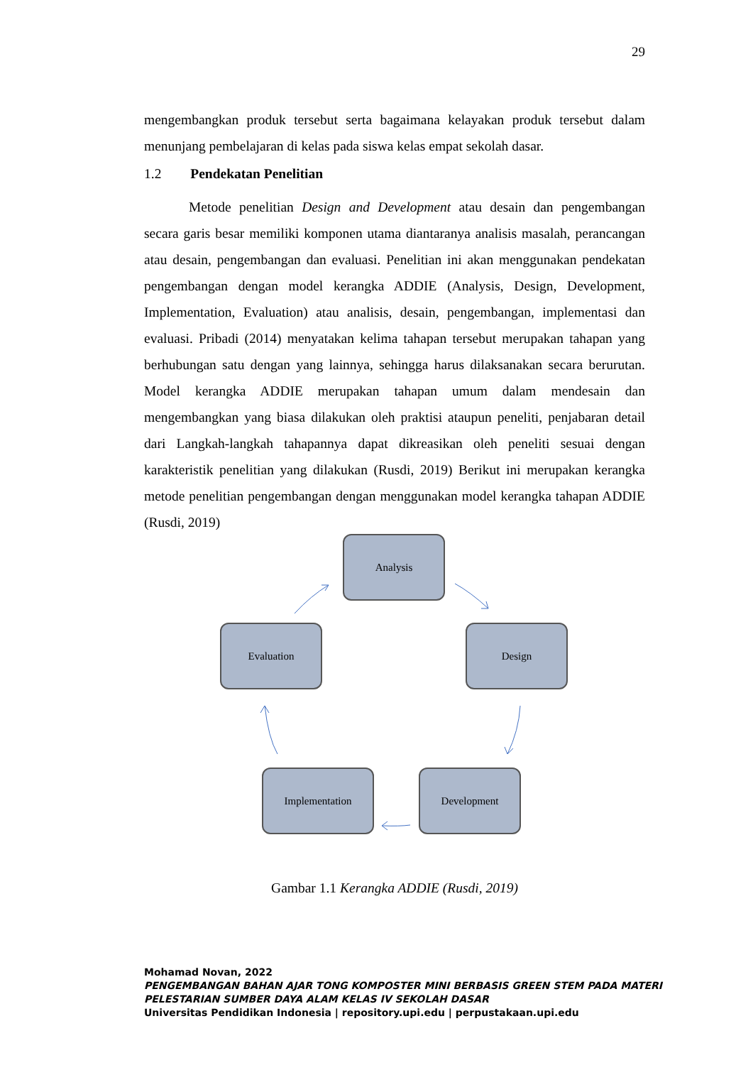29
mengembangkan produk tersebut serta bagaimana kelayakan produk tersebut dalam menunjang pembelajaran di kelas pada siswa kelas empat sekolah dasar.
1.2 Pendekatan Penelitian
Metode penelitian Design and Development atau desain dan pengembangan secara garis besar memiliki komponen utama diantaranya analisis masalah, perancangan atau desain, pengembangan dan evaluasi. Penelitian ini akan menggunakan pendekatan pengembangan dengan model kerangka ADDIE (Analysis, Design, Development, Implementation, Evaluation) atau analisis, desain, pengembangan, implementasi dan evaluasi. Pribadi (2014) menyatakan kelima tahapan tersebut merupakan tahapan yang berhubungan satu dengan yang lainnya, sehingga harus dilaksanakan secara berurutan. Model kerangka ADDIE merupakan tahapan umum dalam mendesain dan mengembangkan yang biasa dilakukan oleh praktisi ataupun peneliti, penjabaran detail dari Langkah-langkah tahapannya dapat dikreasikan oleh peneliti sesuai dengan karakteristik penelitian yang dilakukan (Rusdi, 2019) Berikut ini merupakan kerangka metode penelitian pengembangan dengan menggunakan model kerangka tahapan ADDIE (Rusdi, 2019)
Analysis
Design
Development
Implementation
Evaluation
Gambar 1.1 Kerangka ADDIE (Rusdi, 2019)
Mohamad Novan, 2022
PENGEMBANGAN BAHAN AJAR TONG KOMPOSTER MINI BERBASIS GREEN STEM PADA MATERI
PELESTARIAN SUMBER DAYA ALAM KELAS IV SEKOLAH DASAR
Universitas Pendidikan Indonesia | repository.upi.edu | perpustakaan.upi.edu